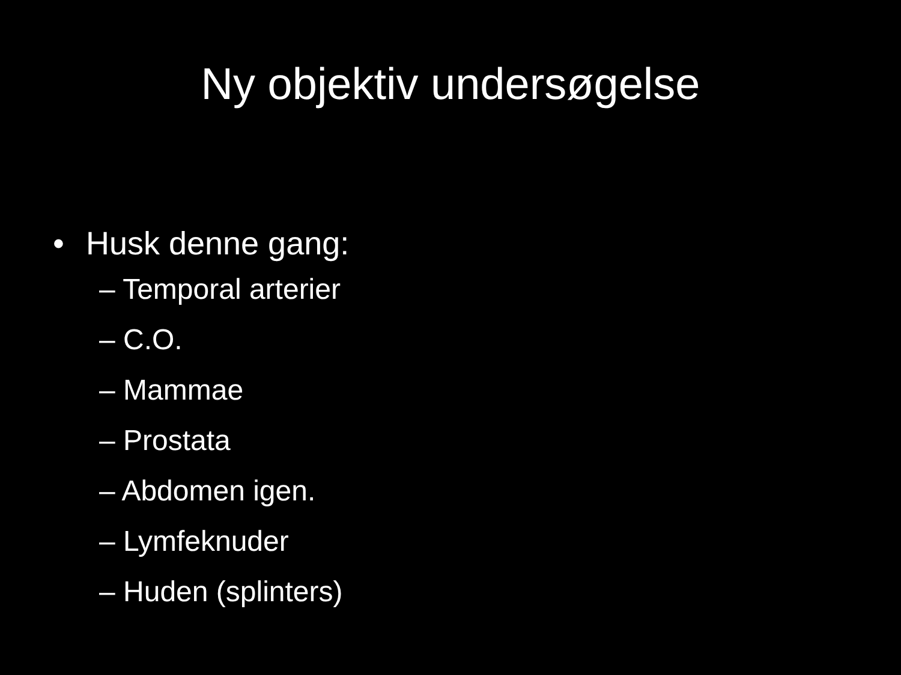Ny objektiv undersøgelse
• Husk denne gang:
– Temporal arterier
– C.O.
– Mammae
– Prostata
– Abdomen igen.
– Lymfeknuder
– Huden (splinters)